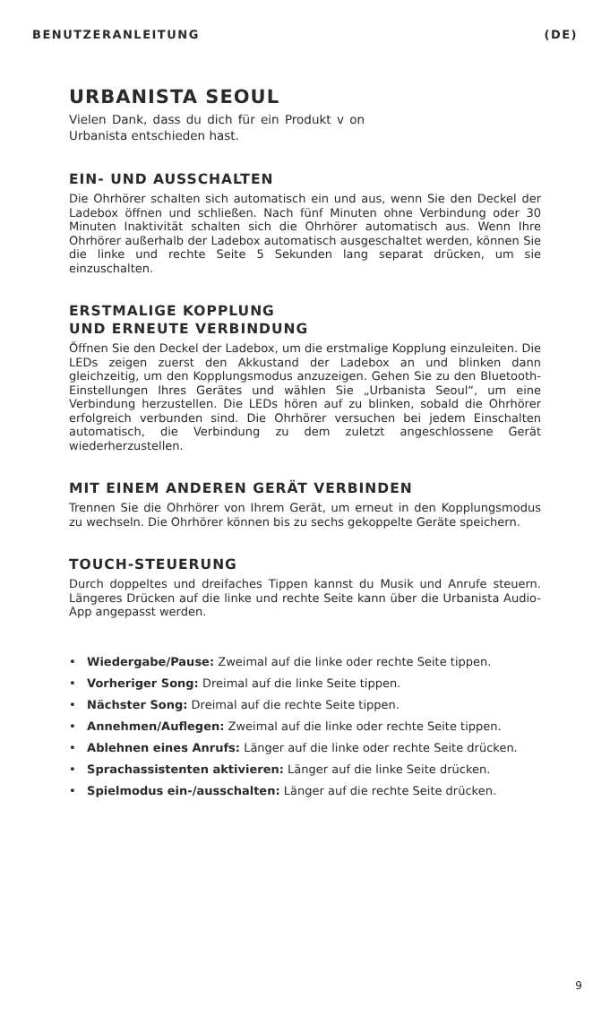BENUTZERANLEITUNG (DE)
URBANISTA SEOUL
Vielen Dank, dass du dich für ein Produkt v on Urbanista entschieden hast.
EIN- UND AUSSCHALTEN
Die Ohrhörer schalten sich automatisch ein und aus, wenn Sie den Deckel der Ladebox öffnen und schließen. Nach fünf Minuten ohne Verbindung oder 30 Minuten Inaktivität schalten sich die Ohrhörer automatisch aus. Wenn Ihre Ohrhörer außerhalb der Ladebox automatisch ausgeschaltet werden, können Sie die linke und rechte Seite 5 Sekunden lang separat drücken, um sie einzuschalten.
ERSTMALIGE KOPPLUNG
UND ERNEUTE VERBINDUNG
Öffnen Sie den Deckel der Ladebox, um die erstmalige Kopplung einzuleiten. Die LEDs zeigen zuerst den Akkustand der Ladebox an und blinken dann gleichzeitig, um den Kopplungsmodus anzuzeigen. Gehen Sie zu den Bluetooth-Einstellungen Ihres Gerätes und wählen Sie „Urbanista Seoul“, um eine Verbindung herzustellen. Die LEDs hören auf zu blinken, sobald die Ohrhörer erfolgreich verbunden sind. Die Ohrhörer versuchen bei jedem Einschalten automatisch, die Verbindung zu dem zuletzt angeschlossene Gerät wiederherzustellen.
MIT EINEM ANDEREN GERÄT VERBINDEN
Trennen Sie die Ohrhörer von Ihrem Gerät, um erneut in den Kopplungsmodus zu wechseln. Die Ohrhörer können bis zu sechs gekoppelte Geräte speichern.
TOUCH-STEUERUNG
Durch doppeltes und dreifaches Tippen kannst du Musik und Anrufe steuern. Längeres Drücken auf die linke und rechte Seite kann über die Urbanista Audio-App angepasst werden.
• Wiedergabe/Pause: Zweimal auf die linke oder rechte Seite tippen.
• Vorheriger Song: Dreimal auf die linke Seite tippen.
• Nächster Song: Dreimal auf die rechte Seite tippen.
• Annehmen/Auflegen: Zweimal auf die linke oder rechte Seite tippen.
• Ablehnen eines Anrufs: Länger auf die linke oder rechte Seite drücken.
• Sprachassistenten aktivieren: Länger auf die linke Seite drücken.
• Spielmodus ein-/ausschalten: Länger auf die rechte Seite drücken.
9